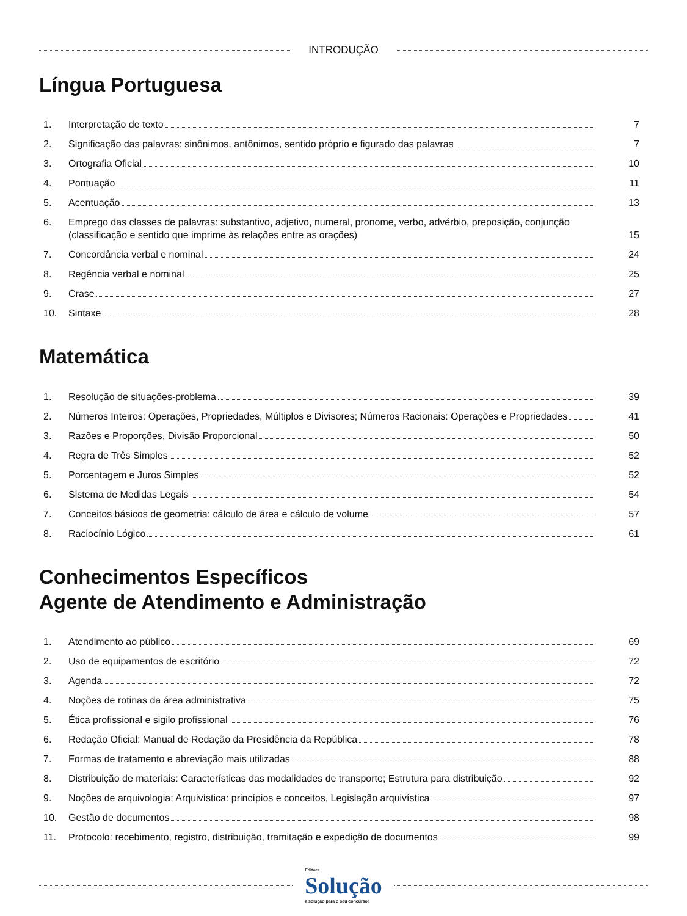INTRODUÇÃO
Língua Portuguesa
1. Interpretação de texto 7
2. Significação das palavras: sinônimos, antônimos, sentido próprio e figurado das palavras
7
3. Ortografia Oficial 10
4. Pontuação 11
5. Acentuação 13
6. Emprego das classes de palavras: substantivo, adjetivo, numeral, pronome, verbo, advérbio, preposição, conjunção (classificação e sentido que imprime às relações entre as orações)
15
7. Concordância verbal e nominal 24
8. Regência verbal e nominal 25
9. Crase 27
10. Sintaxe 28
Matemática
1. Resolução de situações-problema
39
2. Números Inteiros: Operações, Propriedades, Múltiplos e Divisores; Números Racionais: Operações e Propriedades
41
3. Razões e Proporções, Divisão Proporcional
50
4. Regra de Três Simples 52
5. Porcentagem e Juros Simples 52
6. Sistema de Medidas Legais 54
7. Conceitos básicos de geometria: cálculo de área e cálculo de volume
57
8. Raciocínio Lógico 61
Conhecimentos Específicos
Agente de Atendimento e Administração
1. Atendimento ao público 69
2. Uso de equipamentos de escritório
72
3. Agenda 72
4. Noções de rotinas da área administrativa
75
5. Ética profissional e sigilo profissional
76
6. Redação Oficial: Manual de Redação da Presidência da República
78
7. Formas de tratamento e abreviação mais utilizadas
88
8. Distribuição de materiais: Características das modalidades de transporte; Estrutura para distribuição
92
9. Noções de arquivologia; Arquivística: princípios e conceitos, Legislação arquivística
97
10. Gestão de documentos 98
11. Protocolo: recebimento, registro, distribuição, tramitação e expedição de documentos
99
Editora
Solução
a solução para o seu concurso!